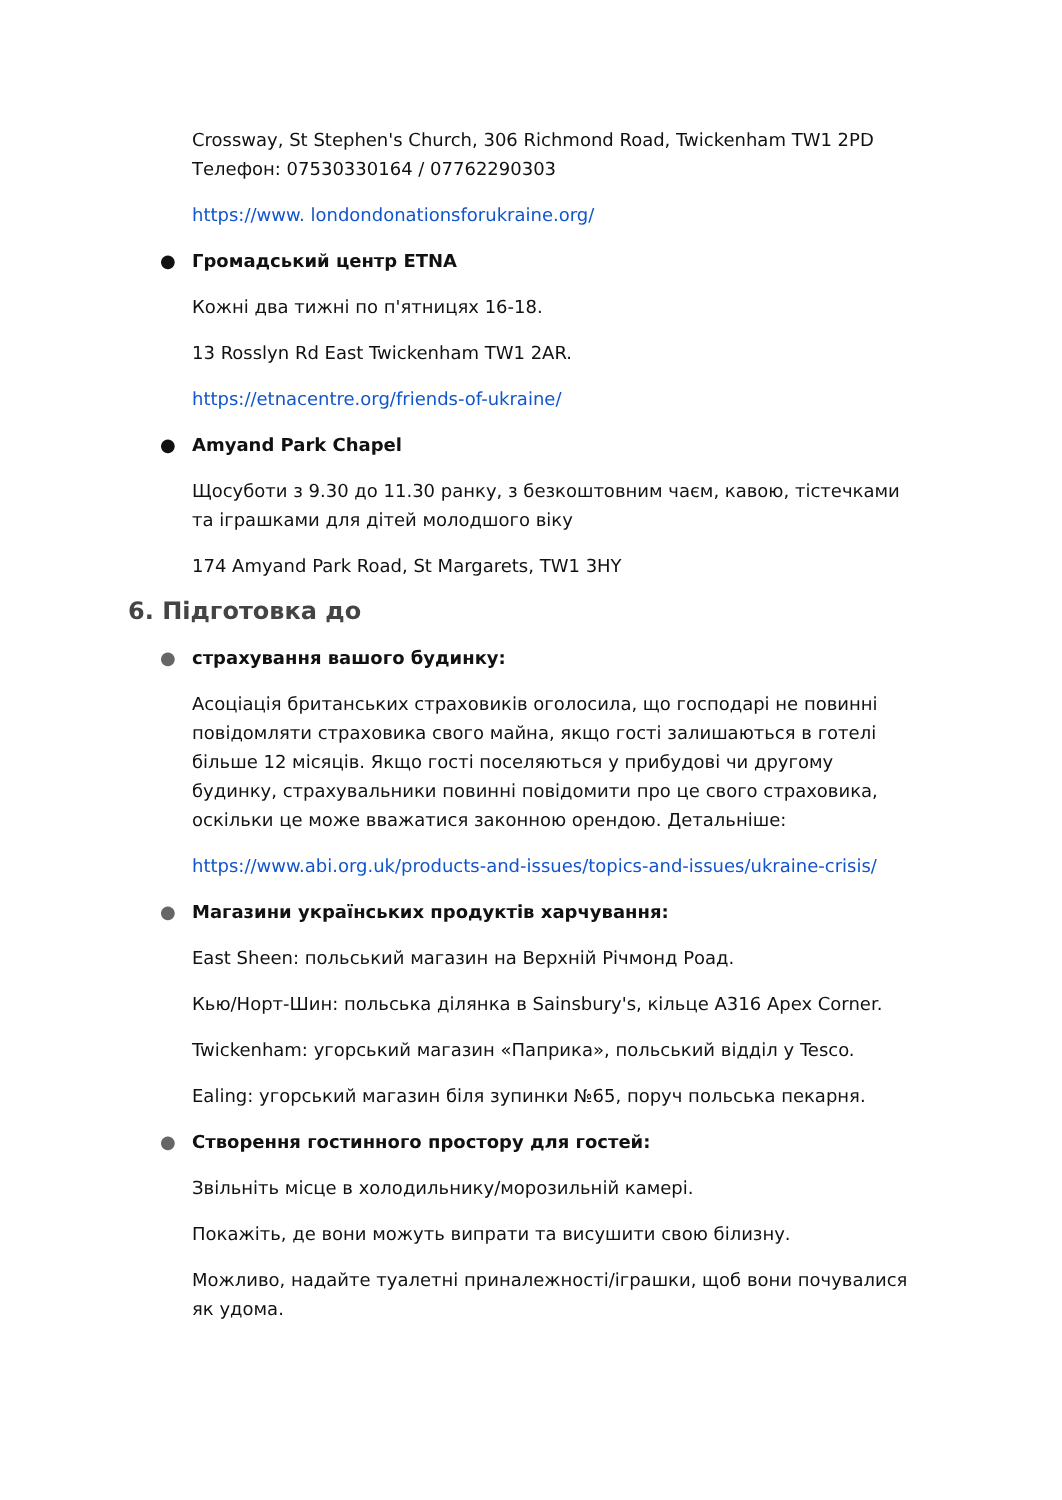Crossway, St Stephen's Church, 306 Richmond Road, Twickenham TW1 2PD
Телефон: 07530330164 / 07762290303
https://www. londondonationsforukraine.org/
● Громадський центр ETNA
Кожні два тижні по п'ятницях 16-18.
13 Rosslyn Rd East Twickenham TW1 2AR.
https://etnacentre.org/friends-of-ukraine/
● Amyand Park Chapel
Щосуботи з 9.30 до 11.30 ранку, з безкоштовним чаєм, кавою, тістечками та іграшками для дітей молодшого віку
174 Amyand Park Road, St Margarets, TW1 3HY
6. Підготовка до
● страхування вашого будинку:
Асоціація британських страховиків оголосила, що господарі не повинні повідомляти страховика свого майна, якщо гості залишаються в готелі більше 12 місяців. Якщо гості поселяються у прибудові чи другому будинку, страхувальники повинні повідомити про це свого страховика, оскільки це може вважатися законною орендою. Детальніше:
https://www.abi.org.uk/products-and-issues/topics-and-issues/ukraine-crisis/
● Магазини українських продуктів харчування:
East Sheen: польський магазин на Верхній Річмонд Роад.
Кью/Норт-Шин: польська ділянка в Sainsbury's, кільце A316 Apex Corner.
Twickenham: угорський магазин «Паприка», польський відділ у Tesco.
Ealing: угорський магазин біля зупинки №65, поруч польська пекарня.
● Створення гостинного простору для гостей:
Звільніть місце в холодильнику/морозильній камері.
Покажіть, де вони можуть випрати та висушити свою білизну.
Можливо, надайте туалетні приналежності/іграшки, щоб вони почувалися як удома.